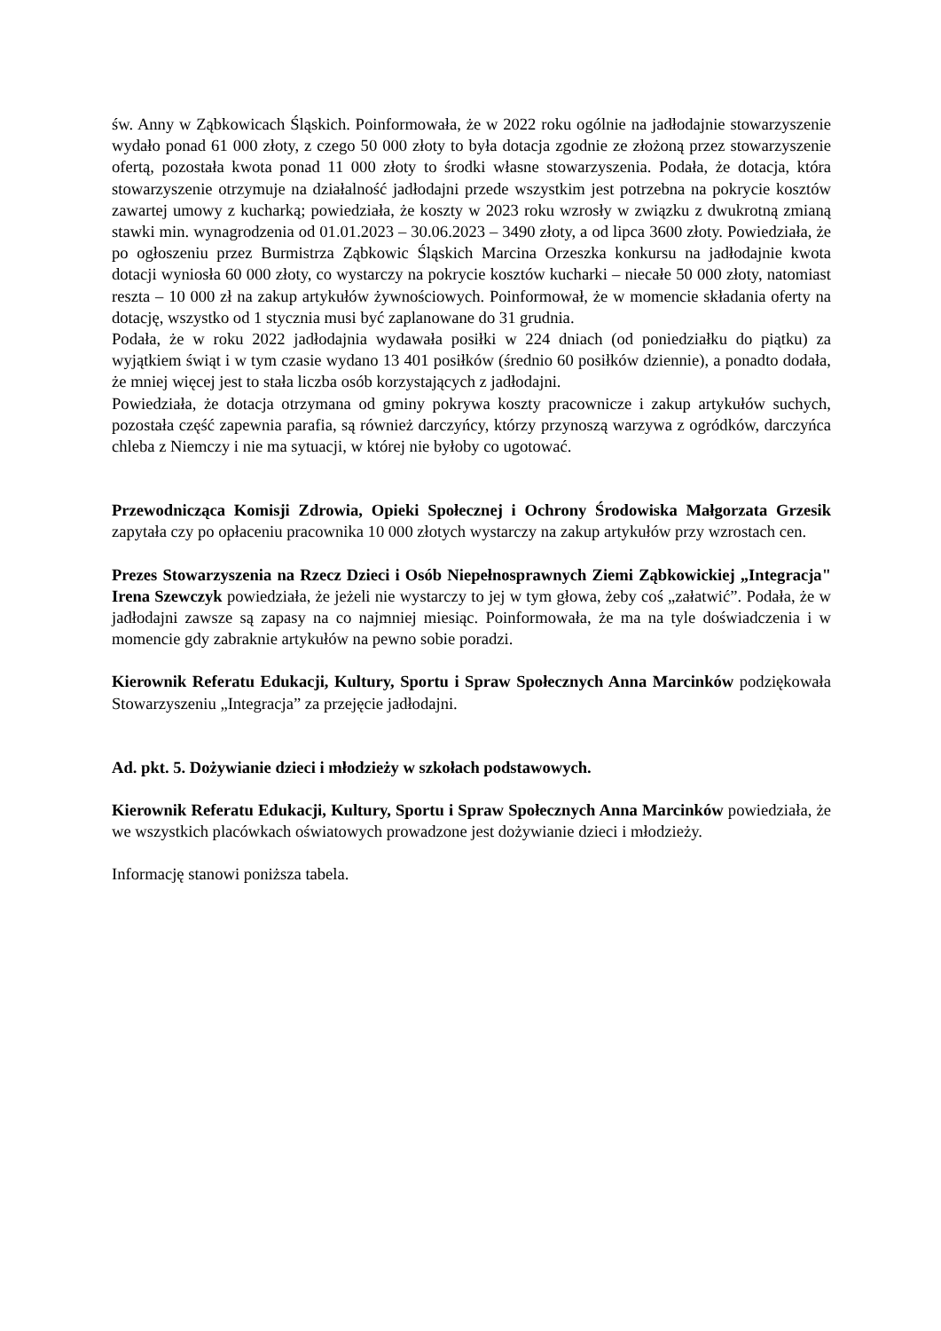św. Anny w Ząbkowicach Śląskich. Poinformowała, że w 2022 roku ogólnie na jadłodajnie stowarzyszenie wydało ponad 61 000 złoty, z czego 50 000 złoty to była dotacja zgodnie ze złożoną przez stowarzyszenie ofertą, pozostała kwota ponad 11 000 złoty to środki własne stowarzyszenia. Podała, że dotacja, która stowarzyszenie otrzymuje na działalność jadłodajni przede wszystkim jest potrzebna na pokrycie kosztów zawartej umowy z kucharką; powiedziała, że koszty w 2023 roku wzrosły w związku z dwukrotną zmianą stawki min. wynagrodzenia od 01.01.2023 – 30.06.2023 – 3490 złoty, a od lipca 3600 złoty. Powiedziała, że po ogłoszeniu przez Burmistrza Ząbkowic Śląskich Marcina Orzeszka konkursu na jadłodajnie kwota dotacji wyniosła 60 000 złoty, co wystarczy na pokrycie kosztów kucharki – niecałe 50 000 złoty, natomiast reszta – 10 000 zł na zakup artykułów żywnościowych. Poinformował, że w momencie składania oferty na dotację, wszystko od 1 stycznia musi być zaplanowane do 31 grudnia.
Podała, że w roku 2022 jadłodajnia wydawała posiłki w 224 dniach (od poniedziałku do piątku) za wyjątkiem świąt i w tym czasie wydano 13 401 posiłków (średnio 60 posiłków dziennie), a ponadto dodała, że mniej więcej jest to stała liczba osób korzystających z jadłodajni.
Powiedziała, że dotacja otrzymana od gminy pokrywa koszty pracownicze i zakup artykułów suchych, pozostała część zapewnia parafia, są również darczyńcy, którzy przynoszą warzywa z ogródków, darczyńca chleba z Niemczy i nie ma sytuacji, w której nie byłoby co ugotować.
Przewodnicząca Komisji Zdrowia, Opieki Społecznej i Ochrony Środowiska Małgorzata Grzesik zapytała czy po opłaceniu pracownika 10 000 złotych wystarczy na zakup artykułów przy wzrostach cen.
Prezes Stowarzyszenia na Rzecz Dzieci i Osób Niepełnosprawnych Ziemi Ząbkowickiej „Integracja" Irena Szewczyk powiedziała, że jeżeli nie wystarczy to jej w tym głowa, żeby coś „załatwić”. Podała, że w jadłodajni zawsze są zapasy na co najmniej miesiąc. Poinformowała, że ma na tyle doświadczenia i w momencie gdy zabraknie artykułów na pewno sobie poradzi.
Kierownik Referatu Edukacji, Kultury, Sportu i Spraw Społecznych Anna Marcinków podziękowała Stowarzyszeniu „Integracja” za przejęcie jadłodajni.
Ad. pkt. 5. Dożywianie dzieci i młodzieży w szkołach podstawowych.
Kierownik Referatu Edukacji, Kultury, Sportu i Spraw Społecznych Anna Marcinków powiedziała, że we wszystkich placówkach oświatowych prowadzone jest dożywianie dzieci i młodzieży.
Informację stanowi poniższa tabela.